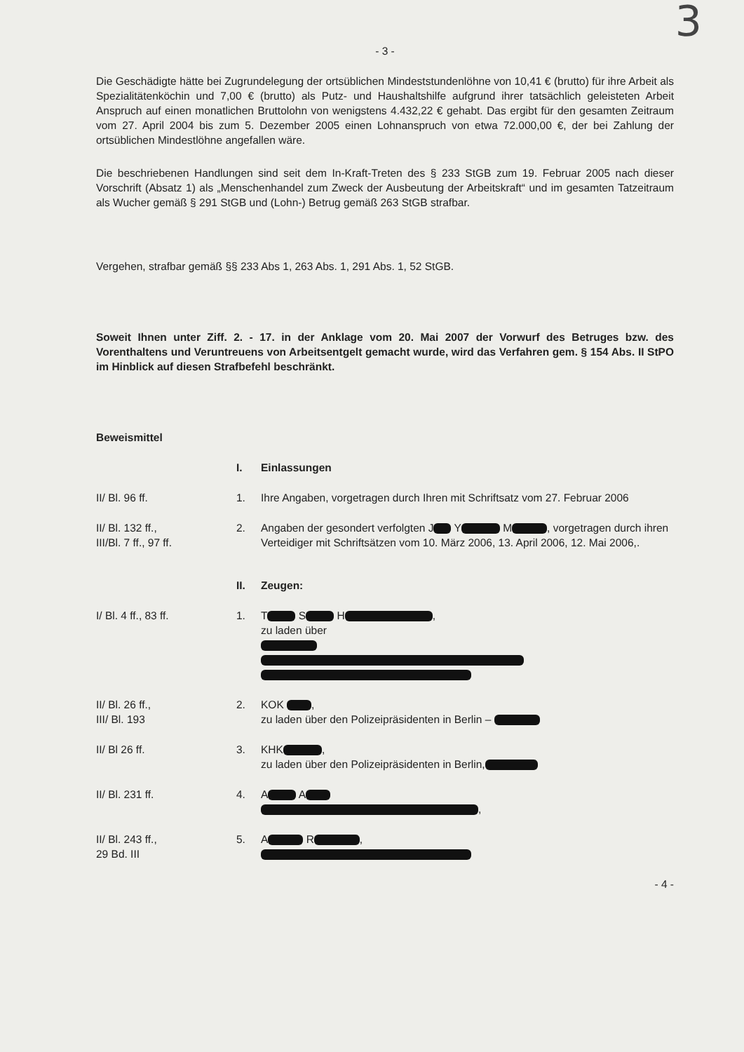3
- 3 -
Die Geschädigte hätte bei Zugrundelegung der ortsüblichen Mindeststundenlöhne von 10,41 € (brutto) für ihre Arbeit als Spezialitätenköchin und 7,00 € (brutto) als Putz- und Haushaltshilfe aufgrund ihrer tatsächlich geleisteten Arbeit Anspruch auf einen monatlichen Bruttolohn von wenigstens 4.432,22 € gehabt. Das ergibt für den gesamten Zeitraum vom 27. April 2004 bis zum 5. Dezember 2005 einen Lohnanspruch von etwa 72.000,00 €, der bei Zahlung der ortsüblichen Mindestlöhne angefallen wäre.
Die beschriebenen Handlungen sind seit dem In-Kraft-Treten des § 233 StGB zum 19. Februar 2005 nach dieser Vorschrift (Absatz 1) als „Menschenhandel zum Zweck der Ausbeutung der Arbeitskraft“ und im gesamten Tatzeitraum als Wucher gemäß § 291 StGB und (Lohn-) Betrug gemäß 263 StGB strafbar.
Vergehen, strafbar gemäß §§ 233 Abs 1, 263 Abs. 1, 291 Abs. 1, 52 StGB.
Soweit Ihnen unter Ziff. 2. - 17. in der Anklage vom 20. Mai 2007 der Vorwurf des Betruges bzw. des Vorenthaltens und Veruntreuens von Arbeitsentgelt gemacht wurde, wird das Verfahren gem. § 154 Abs. II StPO im Hinblick auf diesen Strafbefehl beschränkt.
Beweismittel
I. Einlassungen
II/ Bl. 96 ff. 1. Ihre Angaben, vorgetragen durch Ihren mit Schriftsatz vom 27. Februar 2006
II/ Bl. 132 ff.,
III/Bl. 7 ff., 97 ff.
2. Angaben der gesondert verfolgten J Y M , vorgetragen durch ihren Verteidiger mit Schriftsätzen vom 10. März 2006, 13. April 2006, 12. Mai 2006,.
II. Zeugen:
I/ Bl. 4 ff., 83 ff. 1. T S H ,
zu laden über
II/ Bl. 26 ff.,
III/ Bl. 193
2. KOK ,
zu laden über den Polizeipräsidenten in Berlin –
II/ Bl 26 ff. 3. KHK ,
zu laden über den Polizeipräsidenten in Berlin,
II/ Bl. 231 ff. 4. A A
,
II/ Bl. 243 ff.,
29 Bd. III
5. A R ,
- 4 -